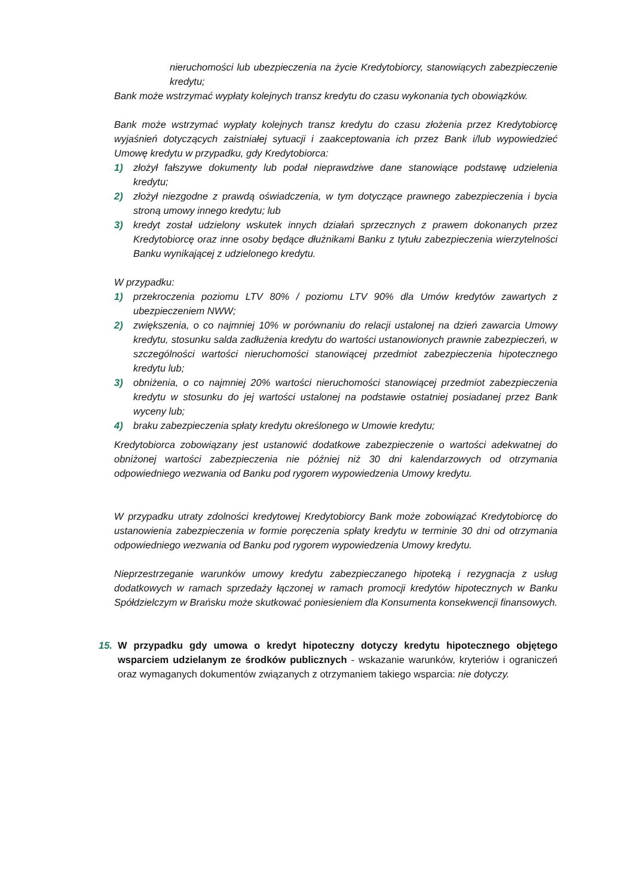nieruchomości lub ubezpieczenia na życie Kredytobiorcy, stanowiących zabezpieczenie kredytu;
Bank może wstrzymać wypłaty kolejnych transz kredytu do czasu wykonania tych obowiązków.
Bank może wstrzymać wypłaty kolejnych transz kredytu do czasu złożenia przez Kredytobiorcę wyjaśnień dotyczących zaistniałej sytuacji i zaakceptowania ich przez Bank i/lub wypowiedzieć Umowę kredytu w przypadku, gdy Kredytobiorca:
1) złożył fałszywe dokumenty lub podał nieprawdziwe dane stanowiące podstawę udzielenia kredytu;
2) złożył niezgodne z prawdą oświadczenia, w tym dotyczące prawnego zabezpieczenia i bycia stroną umowy innego kredytu; lub
3) kredyt został udzielony wskutek innych działań sprzecznych z prawem dokonanych przez Kredytobiorcę oraz inne osoby będące dłużnikami Banku z tytułu zabezpieczenia wierzytelności Banku wynikającej z udzielonego kredytu.
W przypadku:
1) przekroczenia poziomu LTV 80% / poziomu LTV 90% dla Umów kredytów zawartych z ubezpieczeniem NWW;
2) zwiększenia, o co najmniej 10% w porównaniu do relacji ustalonej na dzień zawarcia Umowy kredytu, stosunku salda zadłużenia kredytu do wartości ustanowionych prawnie zabezpieczeń, w szczególności wartości nieruchomości stanowiącej przedmiot zabezpieczenia hipotecznego kredytu lub;
3) obniżenia, o co najmniej 20% wartości nieruchomości stanowiącej przedmiot zabezpieczenia kredytu w stosunku do jej wartości ustalonej na podstawie ostatniej posiadanej przez Bank wyceny lub;
4) braku zabezpieczenia spłaty kredytu określonego w Umowie kredytu;
Kredytobiorca zobowiązany jest ustanowić dodatkowe zabezpieczenie o wartości adekwatnej do obniżonej wartości zabezpieczenia nie później niż 30 dni kalendarzowych od otrzymania odpowiedniego wezwania od Banku pod rygorem wypowiedzenia Umowy kredytu.
W przypadku utraty zdolności kredytowej Kredytobiorcy Bank może zobowiązać Kredytobiorcę do ustanowienia zabezpieczenia w formie poręczenia spłaty kredytu w terminie 30 dni od otrzymania odpowiedniego wezwania od Banku pod rygorem wypowiedzenia Umowy kredytu.
Nieprzestrzeganie warunków umowy kredytu zabezpieczanego hipoteką i rezygnacja z usług dodatkowych w ramach sprzedaży łączonej w ramach promocji kredytów hipotecznych w Banku Spółdzielczym w Brańsku może skutkować poniesieniem dla Konsumenta konsekwencji finansowych.
15. W przypadku gdy umowa o kredyt hipoteczny dotyczy kredytu hipotecznego objętego wsparciem udzielanym ze środków publicznych - wskazanie warunków, kryteriów i ograniczeń oraz wymaganych dokumentów związanych z otrzymaniem takiego wsparcia: nie dotyczy.